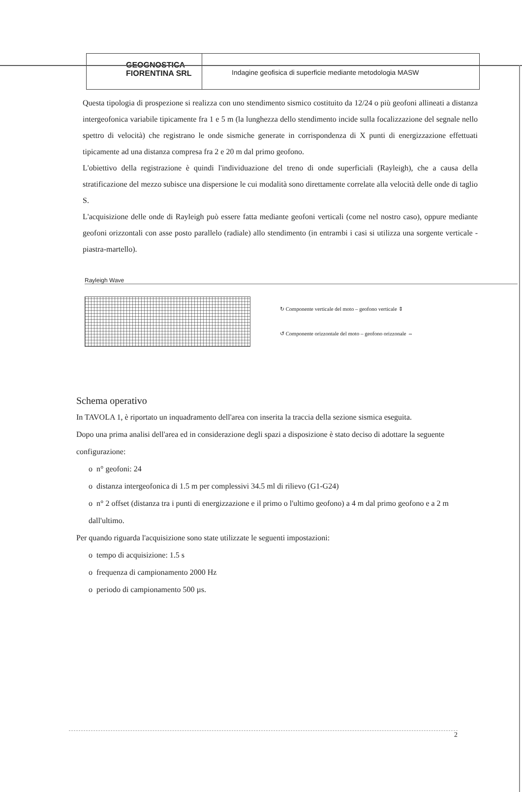GEOGNOSTICA
FIORENTINA SRL
Indagine geofisica di superficie mediante metodologia MASW
Questa tipologia di prospezione si realizza con uno stendimento sismico costituito da 12/24 o più geofoni allineati a distanza intergeofonica variabile tipicamente fra 1 e 5 m (la lunghezza dello stendimento incide sulla focalizzazione del segnale nello spettro di velocità) che registrano le onde sismiche generate in corrispondenza di X punti di energizzazione effettuati tipicamente ad una distanza compresa fra 2 e 20 m dal primo geofono.
L'obiettivo della registrazione è quindi l'individuazione del treno di onde superficiali (Rayleigh), che a causa della stratificazione del mezzo subisce una dispersione le cui modalità sono direttamente correlate alla velocità delle onde di taglio S.
L'acquisizione delle onde di Rayleigh può essere fatta mediante geofoni verticali (come nel nostro caso), oppure mediante geofoni orizzontali con asse posto parallelo (radiale) allo stendimento (in entrambi i casi si utilizza una sorgente verticale - piastra-martello).
Rayleigh Wave
↻ Componente verticale del moto – geofono verticale ⇕
↺ Componente orizzontale del moto – geofono orizzonale ⇔
Schema operativo
In TAVOLA 1, è riportato un inquadramento dell'area con inserita la traccia della sezione sismica eseguita.
Dopo una prima analisi dell'area ed in considerazione degli spazi a disposizione è stato deciso di adottare la seguente configurazione:
o n° geofoni: 24
o distanza intergeofonica di 1.5 m per complessivi 34.5 ml di rilievo (G1-G24)
o n° 2 offset (distanza tra i punti di energizzazione e il primo o l'ultimo geofono) a 4 m dal primo geofono e a 2 m dall'ultimo.
Per quando riguarda l'acquisizione sono state utilizzate le seguenti impostazioni:
o tempo di acquisizione: 1.5 s
o frequenza di campionamento 2000 Hz
o periodo di campionamento 500 µs.
2